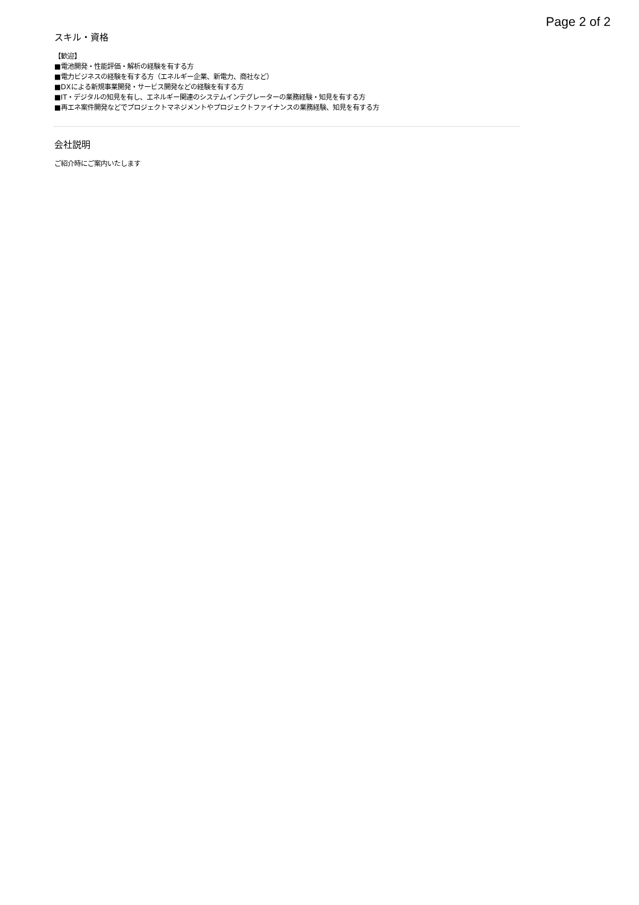Page 2 of 2
スキル・資格
【歓迎】
■電池開発・性能評価・解析の経験を有する方
■電力ビジネスの経験を有する方（エネルギー企業、新電力、商社など）
■DXによる新規事業開発・サービス開発などの経験を有する方
■IT・デジタルの知見を有し、エネルギー関連のシステムインテグレーターの業務経験・知見を有する方
■再エネ案件開発などでプロジェクトマネジメントやプロジェクトファイナンスの業務経験、知見を有する方
会社説明
ご紹介時にご案内いたします